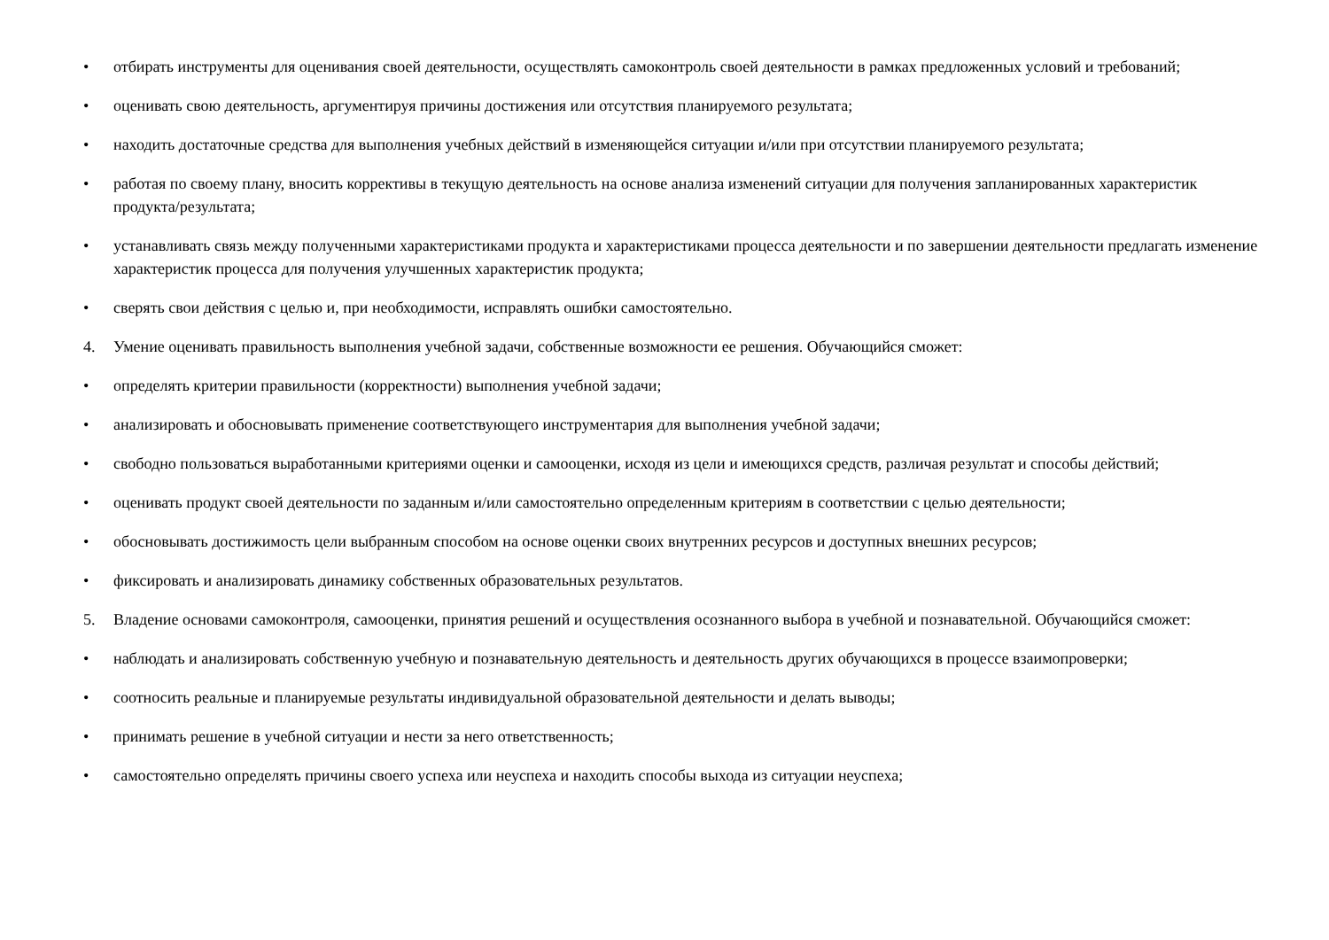• отбирать инструменты для оценивания своей деятельности, осуществлять самоконтроль своей деятельности в рамках предложенных условий и требований;
• оценивать свою деятельность, аргументируя причины достижения или отсутствия планируемого результата;
• находить достаточные средства для выполнения учебных действий в изменяющейся ситуации и/или при отсутствии планируемого результата;
• работая по своему плану, вносить коррективы в текущую деятельность на основе анализа изменений ситуации для получения запланированных характеристик продукта/результата;
• устанавливать связь между полученными характеристиками продукта и характеристиками процесса деятельности и по завершении деятельности предлагать изменение характеристик процесса для получения улучшенных характеристик продукта;
• сверять свои действия с целью и, при необходимости, исправлять ошибки самостоятельно.
4. Умение оценивать правильность выполнения учебной задачи, собственные возможности ее решения. Обучающийся сможет:
• определять критерии правильности (корректности) выполнения учебной задачи;
• анализировать и обосновывать применение соответствующего инструментария для выполнения учебной задачи;
• свободно пользоваться выработанными критериями оценки и самооценки, исходя из цели и имеющихся средств, различая результат и способы действий;
• оценивать продукт своей деятельности по заданным и/или самостоятельно определенным критериям в соответствии с целью деятельности;
• обосновывать достижимость цели выбранным способом на основе оценки своих внутренних ресурсов и доступных внешних ресурсов;
• фиксировать и анализировать динамику собственных образовательных результатов.
5. Владение основами самоконтроля, самооценки, принятия решений и осуществления осознанного выбора в учебной и познавательной. Обучающийся сможет:
• наблюдать и анализировать собственную учебную и познавательную деятельность и деятельность других обучающихся в процессе взаимопроверки;
• соотносить реальные и планируемые результаты индивидуальной образовательной деятельности и делать выводы;
• принимать решение в учебной ситуации и нести за него ответственность;
• самостоятельно определять причины своего успеха или неуспеха и находить способы выхода из ситуации неуспеха;